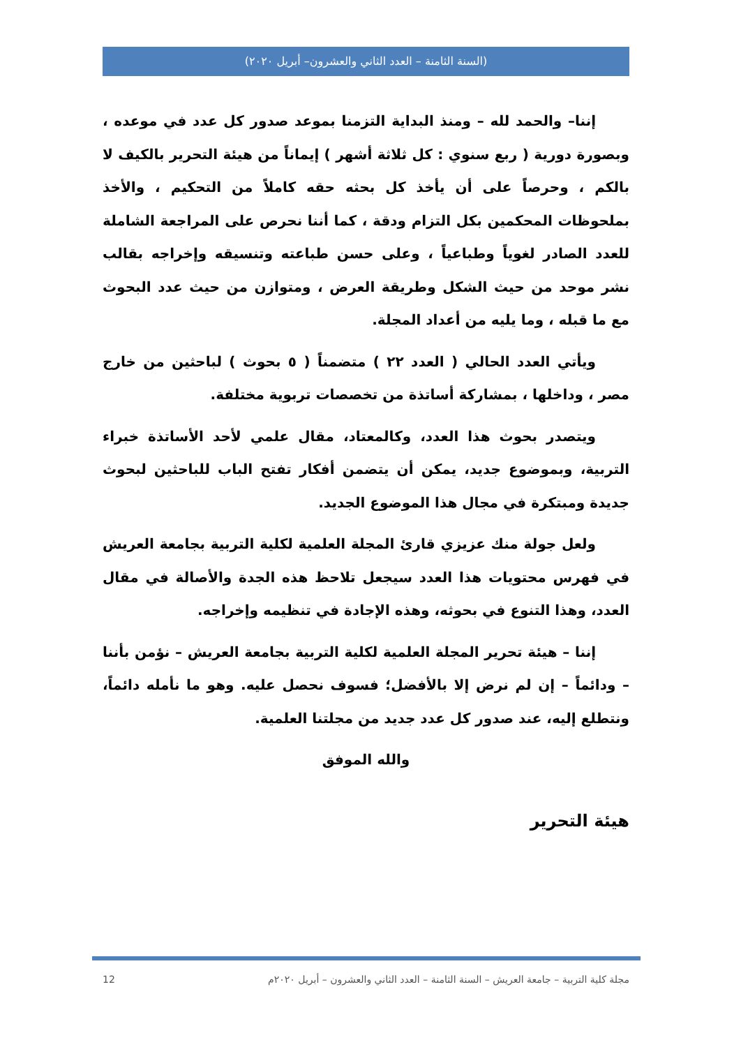(السنة الثامنة – العدد الثاني والعشرون– أبريل ٢٠٢٠)
إننا– والحمد لله – ومنذ البداية التزمنا بموعد صدور كل عدد في موعده ، وبصورة دورية ( ربع سنوي : كل ثلاثة أشهر ) إيماناً من هيئة التحرير بالكيف لا بالكم ، وحرصاً على أن يأخذ كل بحثه حقه كاملاً من التحكيم ، والأخذ بملحوظات المحكمين بكل التزام ودقة ، كما أننا نحرص على المراجعة الشاملة للعدد الصادر لغوياً وطباعياً ، وعلى حسن طباعته وتنسيقه وإخراجه بقالب نشر موحد من حيث الشكل وطريقة العرض ، ومتوازن من حيث عدد البحوث مع ما قبله ، وما يليه من أعداد المجلة.
ويأتي العدد الحالي ( العدد ٢٢ ) متضمناً ( ٥ بحوث ) لباحثين من خارج مصر ، وداخلها ، بمشاركة أساتذة من تخصصات تربوية مختلفة.
ويتصدر بحوث هذا العدد، وكالمعتاد، مقال علمي لأحد الأساتذة خبراء التربية، وبموضوع جديد، يمكن أن يتضمن أفكار تفتح الباب للباحثين لبحوث جديدة ومبتكرة في مجال هذا الموضوع الجديد.
ولعل جولة منك عزيزي قارئ المجلة العلمية لكلية التربية بجامعة العريش في فهرس محتويات هذا العدد سيجعل تلاحظ هذه الجدة والأصالة في مقال العدد، وهذا التنوع في بحوثه، وهذه الإجادة في تنظيمه وإخراجه.
إننا – هيئة تحرير المجلة العلمية لكلية التربية بجامعة العريش – نؤمن بأننا – ودائماً – إن لم نرض إلا بالأفضل؛ فسوف نحصل عليه. وهو ما نأمله دائماً، ونتطلع إليه، عند صدور كل عدد جديد من مجلتنا العلمية.
والله الموفق
هيئة التحرير
مجلة كلية التربية – جامعة العريش – السنة الثامنة – العدد الثاني والعشرون – أبريل ٢٠٢٠م 12